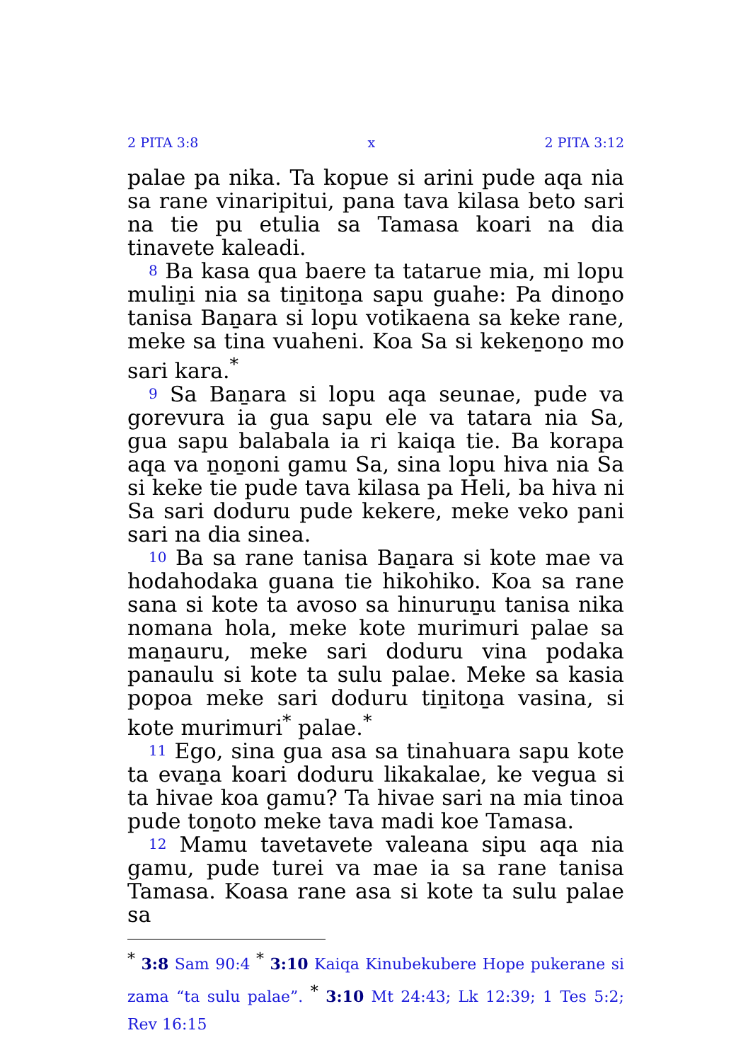2 PITA 3:8 x 2 PITA 3:12
palae pa nika. Ta kopue si arini pude aqa nia sa rane vinaripitui, pana tava kilasa beto sari na tie pu etulia sa Tamasa koari na dia tinavete kaleadi.
8 Ba kasa qua baere ta tatarue mia, mi lopu muliṉi nia sa tiṉitoṉa sapu guahe: Pa dinoṉo tanisa Baṉara si lopu votikaena sa keke rane, meke sa tina vuaheni. Koa Sa si kekeṉoṉo mo sari kara.<sup>*</sup>
9 Sa Baṉara si lopu aqa seunae, pude va gorevura ia gua sapu ele va tatara nia Sa, gua sapu balabala ia ri kaiqa tie. Ba korapa aqa va ṉoṉoni gamu Sa, sina lopu hiva nia Sa si keke tie pude tava kilasa pa Heli, ba hiva ni Sa sari doduru pude kekere, meke veko pani sari na dia sinea.
10 Ba sa rane tanisa Baṉara si kote mae va hodahodaka guana tie hikohiko. Koa sa rane sana si kote ta avoso sa hinuruṉu tanisa nika nomana hola, meke kote murimuri palae sa maṉauru, meke sari doduru vina podaka panaulu si kote ta sulu palae. Meke sa kasia popoa meke sari doduru tiṉitoṉa vasina, si kote murimuri<sup>*</sup> palae.<sup>*</sup>
11 Ego, sina gua asa sa tinahuara sapu kote ta evaṉa koari doduru likakalae, ke vegua si ta hivae koa gamu? Ta hivae sari na mia tinoa pude toṉoto meke tava madi koe Tamasa.
12 Mamu tavetavete valeana sipu aqa nia gamu, pude turei va mae ia sa rane tanisa Tamasa. Koasa rane asa si kote ta sulu palae sa
<sup>*</sup> 3:8 Sam 90:4 <sup>*</sup> 3:10 Kaiqa Kinubekubere Hope pukerane si zama “ta sulu palae”. <sup>*</sup> 3:10 Mt 24:43; Lk 12:39; 1 Tes 5:2; Rev 16:15